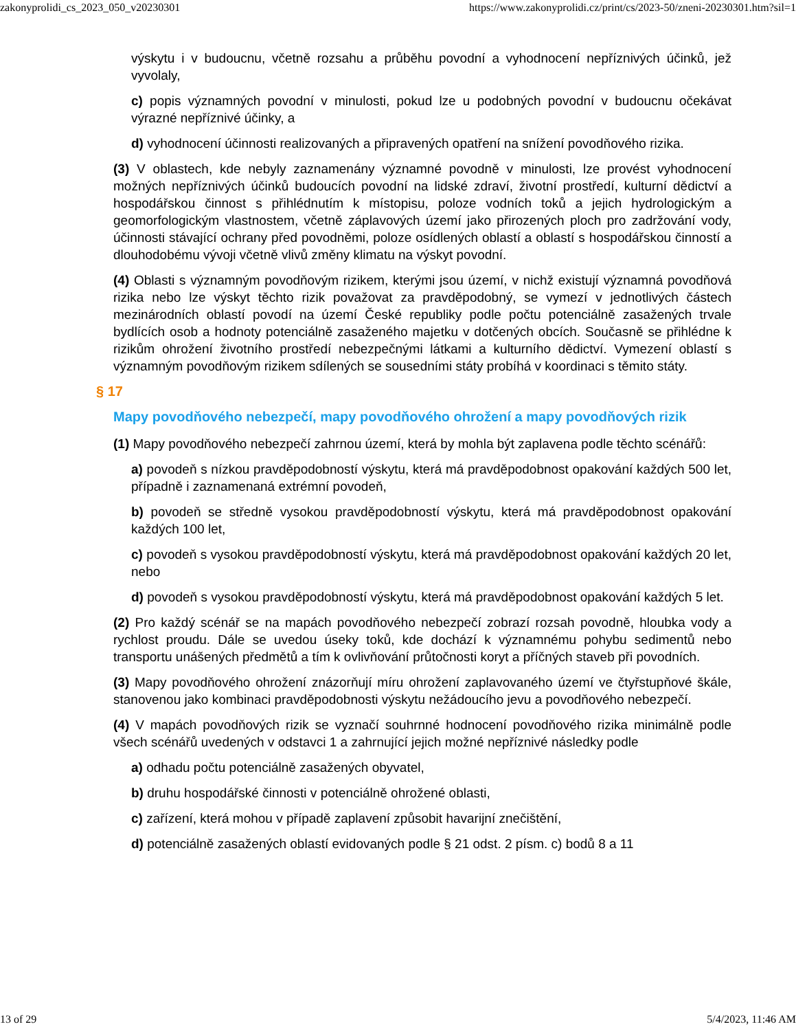zakonyprolidi_cs_2023_050_v20230301 https://www.zakonyprolidi.cz/print/cs/2023-50/zneni-20230301.htm?sil=1
výskytu i v budoucnu, včetně rozsahu a průběhu povodní a vyhodnocení nepříznivých účinků, jež vyvolaly,
c) popis významných povodní v minulosti, pokud lze u podobných povodní v budoucnu očekávat výrazné nepříznivé účinky, a
d) vyhodnocení účinnosti realizovaných a připravených opatření na snížení povodňového rizika.
(3) V oblastech, kde nebyly zaznamenány významné povodně v minulosti, lze provést vyhodnocení možných nepříznivých účinků budoucích povodní na lidské zdraví, životní prostředí, kulturní dědictví a hospodářskou činnost s přihlédnutím k místopisu, poloze vodních toků a jejich hydrologickým a geomorfologickým vlastnostem, včetně záplavových území jako přirozených ploch pro zadržování vody, účinnosti stávající ochrany před povodněmi, poloze osídlených oblastí a oblastí s hospodářskou činností a dlouhodobému vývoji včetně vlivů změny klimatu na výskyt povodní.
(4) Oblasti s významným povodňovým rizikem, kterými jsou území, v nichž existují významná povodňová rizika nebo lze výskyt těchto rizik považovat za pravděpodobný, se vymezí v jednotlivých částech mezinárodních oblastí povodí na území České republiky podle počtu potenciálně zasažených trvale bydlících osob a hodnoty potenciálně zasaženého majetku v dotčených obcích. Současně se přihlédne k rizikům ohrožení životního prostředí nebezpečnými látkami a kulturního dědictví. Vymezení oblastí s významným povodňovým rizikem sdílených se sousedními státy probíhá v koordinaci s těmito státy.
§ 17
Mapy povodňového nebezpečí, mapy povodňového ohrožení a mapy povodňových rizik
(1) Mapy povodňového nebezpečí zahrnou území, která by mohla být zaplavena podle těchto scénářů:
a) povodeň s nízkou pravděpodobností výskytu, která má pravděpodobnost opakování každých 500 let, případně i zaznamenaná extrémní povodeň,
b) povodeň se středně vysokou pravděpodobností výskytu, která má pravděpodobnost opakování každých 100 let,
c) povodeň s vysokou pravděpodobností výskytu, která má pravděpodobnost opakování každých 20 let, nebo
d) povodeň s vysokou pravděpodobností výskytu, která má pravděpodobnost opakování každých 5 let.
(2) Pro každý scénář se na mapách povodňového nebezpečí zobrazí rozsah povodně, hloubka vody a rychlost proudu. Dále se uvedou úseky toků, kde dochází k významnému pohybu sedimentů nebo transportu unášených předmětů a tím k ovlivňování průtočnosti koryt a příčných staveb při povodních.
(3) Mapy povodňového ohrožení znázorňují míru ohrožení zaplavovaného území ve čtyřstupňové škále, stanovenou jako kombinaci pravděpodobnosti výskytu nežádoucího jevu a povodňového nebezpečí.
(4) V mapách povodňových rizik se vyznačí souhrnné hodnocení povodňového rizika minimálně podle všech scénářů uvedených v odstavci 1 a zahrnující jejich možné nepříznivé následky podle
a) odhadu počtu potenciálně zasažených obyvatel,
b) druhu hospodářské činnosti v potenciálně ohrožené oblasti,
c) zařízení, která mohou v případě zaplavení způsobit havarijní znečištění,
d) potenciálně zasažených oblastí evidovaných podle § 21 odst. 2 písm. c) bodů 8 a 11
13 of 29 5/4/2023, 11:46 AM